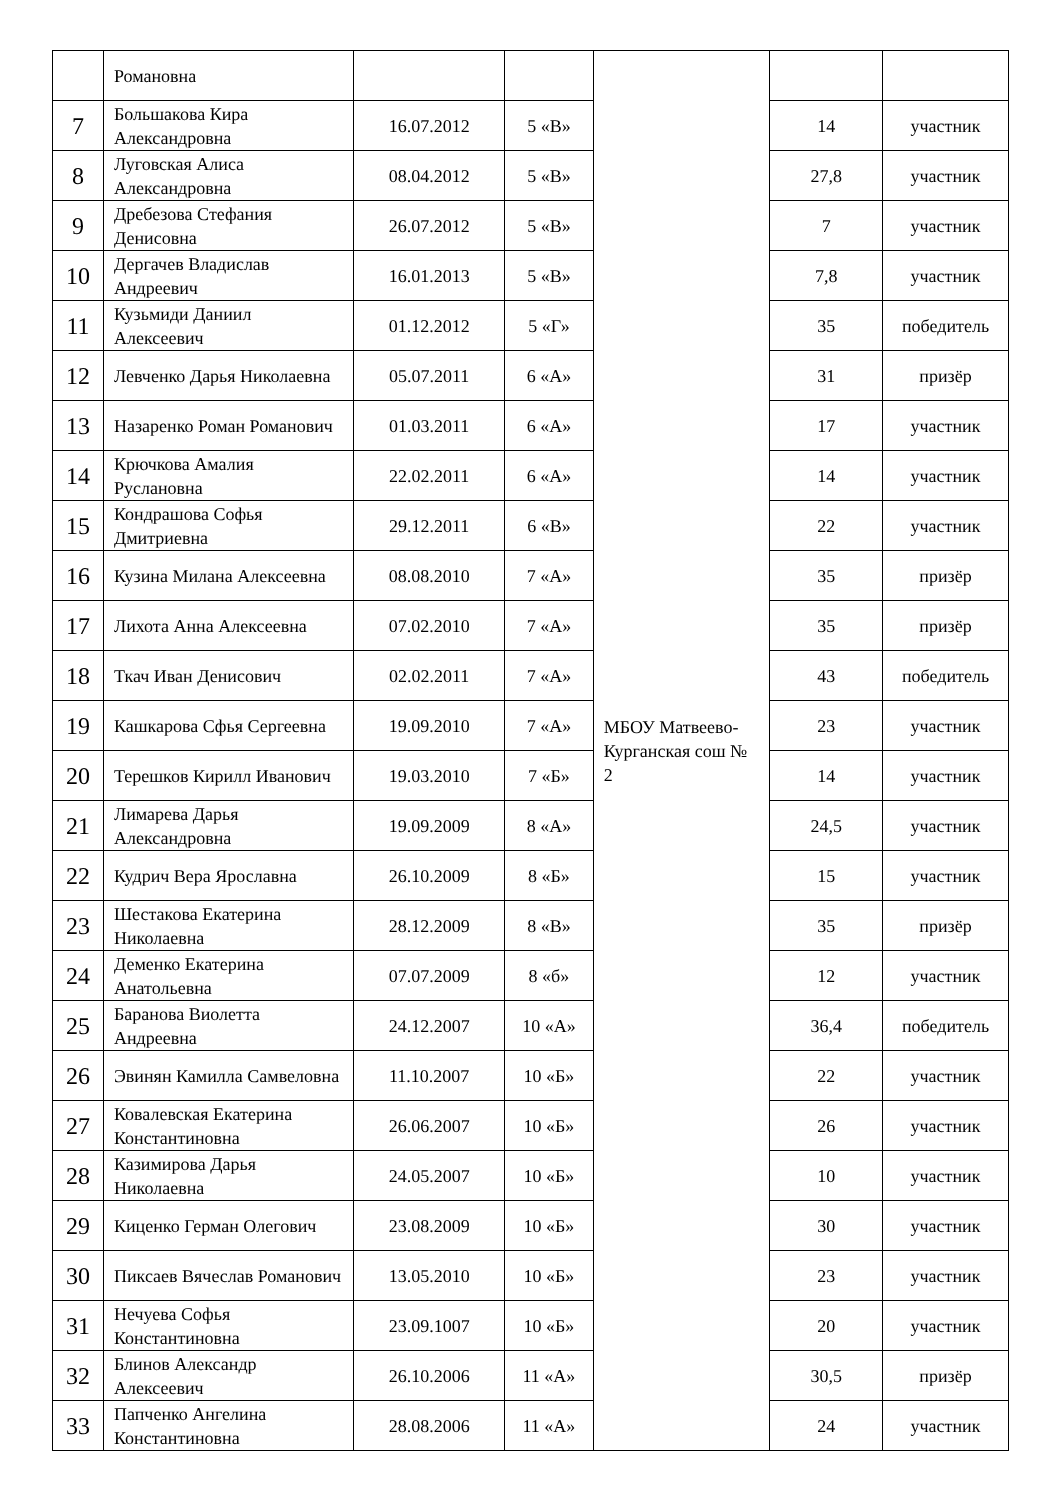| | Романовна | | | МБОУ Матвеево-Курганская сош № 2 | | |
| 7 | Большакова Кира Александровна | 16.07.2012 | 5 «В» | | 14 | участник |
| 8 | Луговская Алиса Александровна | 08.04.2012 | 5 «В» | | 27,8 | участник |
| 9 | Дребезова Стефания Денисовна | 26.07.2012 | 5 «В» | | 7 | участник |
| 10 | Дергачев Владислав Андреевич | 16.01.2013 | 5 «В» | | 7,8 | участник |
| 11 | Кузьмиди Даниил Алексеевич | 01.12.2012 | 5 «Г» | | 35 | победитель |
| 12 | Левченко Дарья Николаевна | 05.07.2011 | 6 «А» | | 31 | призёр |
| 13 | Назаренко Роман Романович | 01.03.2011 | 6 «А» | | 17 | участник |
| 14 | Крючкова Амалия Руслановна | 22.02.2011 | 6 «А» | | 14 | участник |
| 15 | Кондрашова Софья Дмитриевна | 29.12.2011 | 6 «В» | | 22 | участник |
| 16 | Кузина Милана Алексеевна | 08.08.2010 | 7 «А» | | 35 | призёр |
| 17 | Лихота Анна Алексеевна | 07.02.2010 | 7 «А» | | 35 | призёр |
| 18 | Ткач Иван Денисович | 02.02.2011 | 7 «А» | | 43 | победитель |
| 19 | Кашкарова Сфья Сергеевна | 19.09.2010 | 7 «А» | | 23 | участник |
| 20 | Терешков Кирилл Иванович | 19.03.2010 | 7 «Б» | | 14 | участник |
| 21 | Лимарева Дарья Александровна | 19.09.2009 | 8 «А» | | 24,5 | участник |
| 22 | Кудрич Вера Ярославна | 26.10.2009 | 8 «Б» | | 15 | участник |
| 23 | Шестакова Екатерина Николаевна | 28.12.2009 | 8 «В» | | 35 | призёр |
| 24 | Деменко Екатерина Анатольевна | 07.07.2009 | 8 «б» | | 12 | участник |
| 25 | Баранова Виолетта Андреевна | 24.12.2007 | 10 «А» | | 36,4 | победитель |
| 26 | Эвинян Камилла Самвеловна | 11.10.2007 | 10 «Б» | | 22 | участник |
| 27 | Ковалевская Екатерина Константиновна | 26.06.2007 | 10 «Б» | | 26 | участник |
| 28 | Казимирова Дарья Николаевна | 24.05.2007 | 10 «Б» | | 10 | участник |
| 29 | Киценко Герман Олегович | 23.08.2009 | 10 «Б» | | 30 | участник |
| 30 | Пиксаев Вячеслав Романович | 13.05.2010 | 10 «Б» | | 23 | участник |
| 31 | Нечуева Софья Константиновна | 23.09.1007 | 10 «Б» | | 20 | участник |
| 32 | Блинов Александр Алексеевич | 26.10.2006 | 11 «А» | | 30,5 | призёр |
| 33 | Папченко Ангелина Константиновна | 28.08.2006 | 11 «А» | | 24 | участник |